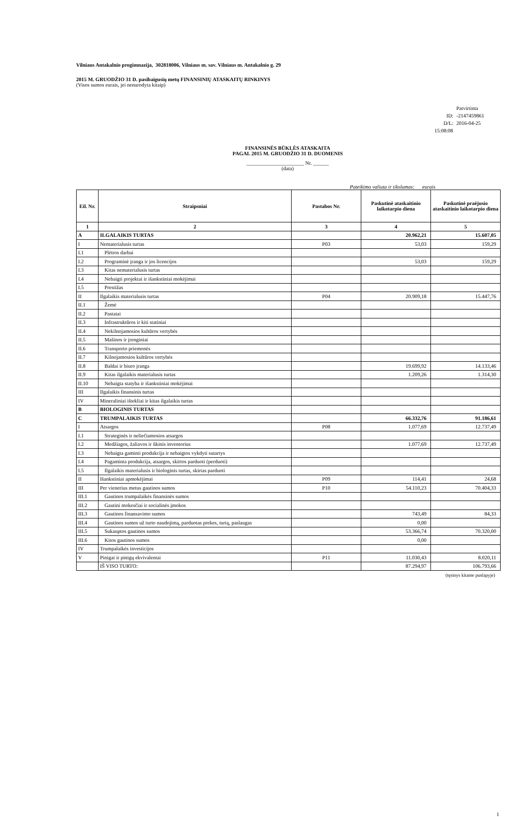Vilniaus Antakalnio progimnazija, 302818006, Vilniaus m. sav. Vilniaus m. Antakalnio g. 29
2015 M. GRUODŽIO 31 D. pasibaigusių metų FINANSINIŲ ATASKAITŲ RINKINYS
(Visos sumos eurais, jei nenurodyta kitaip)
Patvirtinta
ID: -2147459861
D/L: 2016-04-25 15:08:08
FINANSINĖS BŪKLĖS ATASKAITA
PAGAL 2015 M. GRUODŽIO 31 D. DUOMENIS
______________________ Nr. ______
(data)
Pateikimo valiuta ir tikslumas: eurais
| Eil. Nr. | Straipsniai | Pastabos Nr. | Paskutinė ataskaitinio laikotarpio diena | Paskutinė praėjusio ataskaitinio laikotarpio diena |
| --- | --- | --- | --- | --- |
| 1 | 2 | 3 | 4 | 5 |
| A | ILGALAIKIS TURTAS | | 20.962,21 | 15.607,05 |
| I | Nematerialusis turtas | P03 | 53,03 | 159,29 |
| I.1 | Plėtros darbai | | | |
| I.2 | Programinė įranga ir jos licencijos | | 53,03 | 159,29 |
| I.3 | Kitas nematerialusis turtas | | | |
| I.4 | Nebaigti projektai ir išankstiniai mokėjimai | | | |
| I.5 | Prestižas | | | |
| II | Ilgalaikis materialusis turtas | P04 | 20.909,18 | 15.447,76 |
| II.1 | Žemė | | | |
| II.2 | Pastatai | | | |
| II.3 | Infrastruktūros ir kiti statiniai | | | |
| II.4 | Nekilnojamosios kultūros vertybės | | | |
| II.5 | Mašinos ir įrenginiai | | | |
| II.6 | Transporto priemonės | | | |
| II.7 | Kilnojamosios kultūros vertybės | | | |
| II.8 | Baldai ir biuro įranga | | 19.699,92 | 14.133,46 |
| II.9 | Kitas ilgalaikis materialusis turtas | | 1.209,26 | 1.314,30 |
| II.10 | Nebaigta statyba ir išankstiniai mokėjimai | | | |
| III | Ilgalaikis finansinis turtas | | | |
| IV | Mineraliniai ištekliai ir kitas ilgalaikis turtas | | | |
| B | BIOLOGINIS TURTAS | | | |
| C | TRUMPALAIKIS TURTAS | | 66.332,76 | 91.186,61 |
| I | Atsargos | P08 | 1.077,69 | 12.737,49 |
| I.1 | Strateginės ir neliečiamosios atsargos | | | |
| I.2 | Medžiagos, žaliavos ir ūkinis inventorius | | 1.077,69 | 12.737,49 |
| I.3 | Nebaigta gaminti produkcija ir nebaigtos vykdyti sutartys | | | |
| I.4 | Pagaminta produkcija, atsargos, skirtos parduoti (perduoti) | | | |
| I.5 | Ilgalaikis materialusis ir biologinis turtas, skirtas parduoti | | | |
| II | Išankstiniai apmokėjimai | P09 | 114,41 | 24,68 |
| III | Per vienerius metus gautinos sumos | P10 | 54.110,23 | 70.404,33 |
| III.1 | Gautinos trumpalaikės finansinės sumos | | | |
| III.2 | Gautini mokesčiai ir socialinės įmokos | | | |
| III.3 | Gautinos finansavimo sumos | | 743,49 | 84,33 |
| III.4 | Gautinos sumos už turto naudojimą, parduotas prekes, turtą, paslaugas | | 0,00 | |
| III.5 | Sukauptos gautinos sumos | | 53.366,74 | 70.320,00 |
| III.6 | Kitos gautinos sumos | | 0,00 | |
| IV | Trumpalaikės investicijos | | | |
| V | Pinigai ir pinigų ekvivalentai | P11 | 11.030,43 | 8.020,11 |
| | IŠ VISO TURTO: | | 87.294,97 | 106.793,66 |
(tęsinys kitame puslapyje)
1